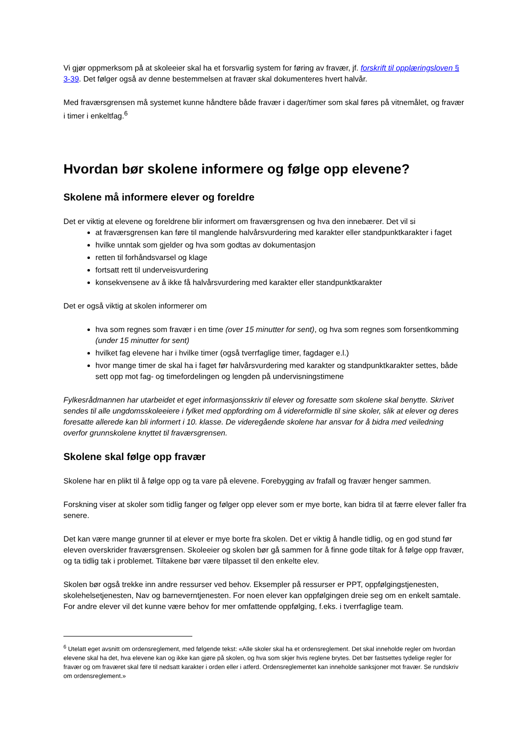Vi gjør oppmerksom på at skoleeier skal ha et forsvarlig system for føring av fravær, jf. forskrift til opplæringsloven § 3-39. Det følger også av denne bestemmelsen at fravær skal dokumenteres hvert halvår.
Med fraværsgrensen må systemet kunne håndtere både fravær i dager/timer som skal føres på vitnemålet, og fravær i timer i enkeltfag.<sup>6</sup>
Hvordan bør skolene informere og følge opp elevene?
Skolene må informere elever og foreldre
Det er viktig at elevene og foreldrene blir informert om fraværsgrensen og hva den innebærer. Det vil si
at fraværsgrensen kan føre til manglende halvårsvurdering med karakter eller standpunktkarakter i faget
hvilke unntak som gjelder og hva som godtas av dokumentasjon
retten til forhåndsvarsel og klage
fortsatt rett til underveisvurdering
konsekvensene av å ikke få halvårsvurdering med karakter eller standpunktkarakter
Det er også viktig at skolen informerer om
hva som regnes som fravær i en time (over 15 minutter for sent), og hva som regnes som forsentkomming (under 15 minutter for sent)
hvilket fag elevene har i hvilke timer (også tverrfaglige timer, fagdager e.l.)
hvor mange timer de skal ha i faget før halvårsvurdering med karakter og standpunktkarakter settes, både sett opp mot fag- og timefordelingen og lengden på undervisningstimene
Fylkesrådmannen har utarbeidet et eget informasjonsskriv til elever og foresatte som skolene skal benytte. Skrivet sendes til alle ungdomsskoleeiere i fylket med oppfordring om å videreformidle til sine skoler, slik at elever og deres foresatte allerede kan bli informert i 10. klasse. De videregående skolene har ansvar for å bidra med veiledning overfor grunnskolene knyttet til fraværsgrensen.
Skolene skal følge opp fravær
Skolene har en plikt til å følge opp og ta vare på elevene. Forebygging av frafall og fravær henger sammen.
Forskning viser at skoler som tidlig fanger og følger opp elever som er mye borte, kan bidra til at færre elever faller fra senere.
Det kan være mange grunner til at elever er mye borte fra skolen. Det er viktig å handle tidlig, og en god stund før eleven overskrider fraværsgrensen. Skoleeier og skolen bør gå sammen for å finne gode tiltak for å følge opp fravær, og ta tidlig tak i problemet. Tiltakene bør være tilpasset til den enkelte elev.
Skolen bør også trekke inn andre ressurser ved behov. Eksempler på ressurser er PPT, oppfølgingstjenesten, skolehelsetjenesten, Nav og barneverntjenesten. For noen elever kan oppfølgingen dreie seg om en enkelt samtale. For andre elever vil det kunne være behov for mer omfattende oppfølging, f.eks. i tverrfaglige team.
<sup>6</sup> Utelatt eget avsnitt om ordensreglement, med følgende tekst: «Alle skoler skal ha et ordensreglement. Det skal inneholde regler om hvordan elevene skal ha det, hva elevene kan og ikke kan gjøre på skolen, og hva som skjer hvis reglene brytes. Det bør fastsettes tydelige regler for fravær og om fraværet skal føre til nedsatt karakter i orden eller i atferd. Ordensreglementet kan inneholde sanksjoner mot fravær. Se rundskriv om ordensreglement.»